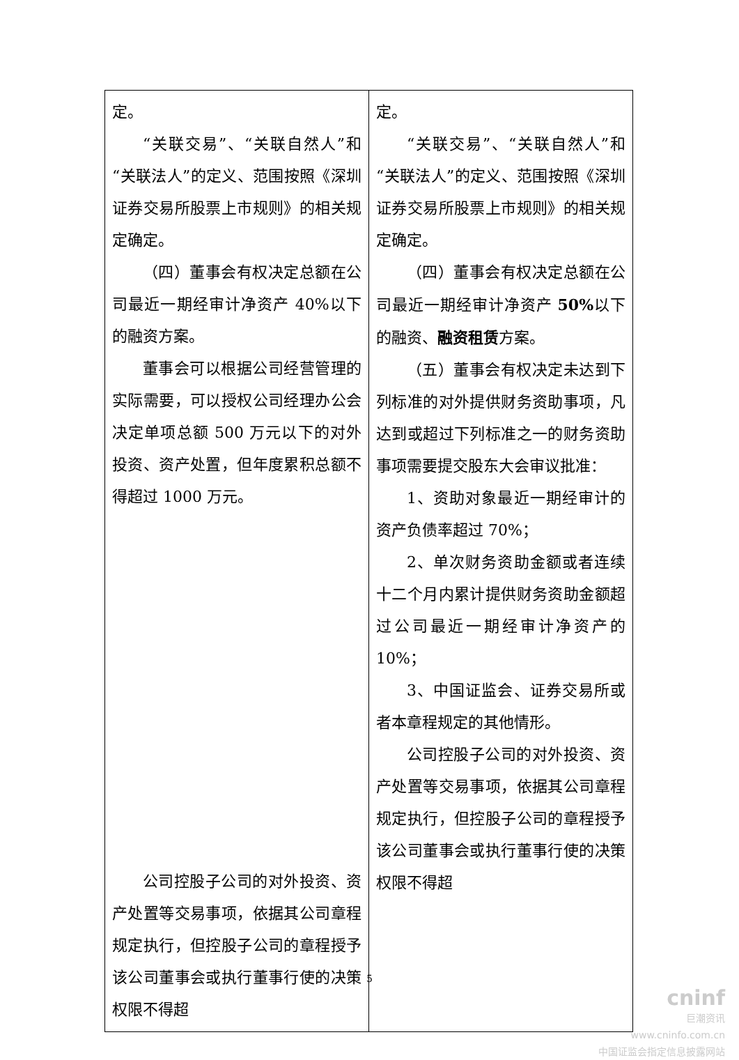| 定。 “关联交易”、“关联自然人”和“关联法人”的定义、范围按照《深圳证券交易所股票上市规则》的相关规定确定。 （四）董事会有权决定总额在公司最近一期经审计净资产 40%以下的融资方案。 董事会可以根据公司经营管理的实际需要，可以授权公司经理办公会决定单项总额 500 万元以下的对外投资、资产处置，但年度累积总额不得超过 1000 万元。 公司控股子公司的对外投资、资产处置等交易事项，依据其公司章程规定执行，但控股子公司的章程授予该公司董事会或执行董事行使的决策权限不得超 | 定。 “关联交易”、“关联自然人”和“关联法人”的定义、范围按照《深圳证券交易所股票上市规则》的相关规定确定。 （四）董事会有权决定总额在公司最近一期经审计净资产 50% 以下的融资、 融资租赁 方案。 （五）董事会有权决定未达到下列标准的对外提供财务资助事项，凡达到或超过下列标准之一的财务资助事项需要提交股东大会审议批准： 1、资助对象最近一期经审计的资产负债率超过 70%； 2、单次财务资助金额或者连续十二个月内累计提供财务资助金额超过公司最近一期经审计净资产的 10%； 3、中国证监会、证券交易所或者本章程规定的其他情形。 公司控股子公司的对外投资、资产处置等交易事项，依据其公司章程规定执行，但控股子公司的章程授予该公司董事会或执行董事行使的决策权限不得超 |
5
cninf
巨潮资讯
www.cninfo.com.cn
中国证监会指定信息披露网站